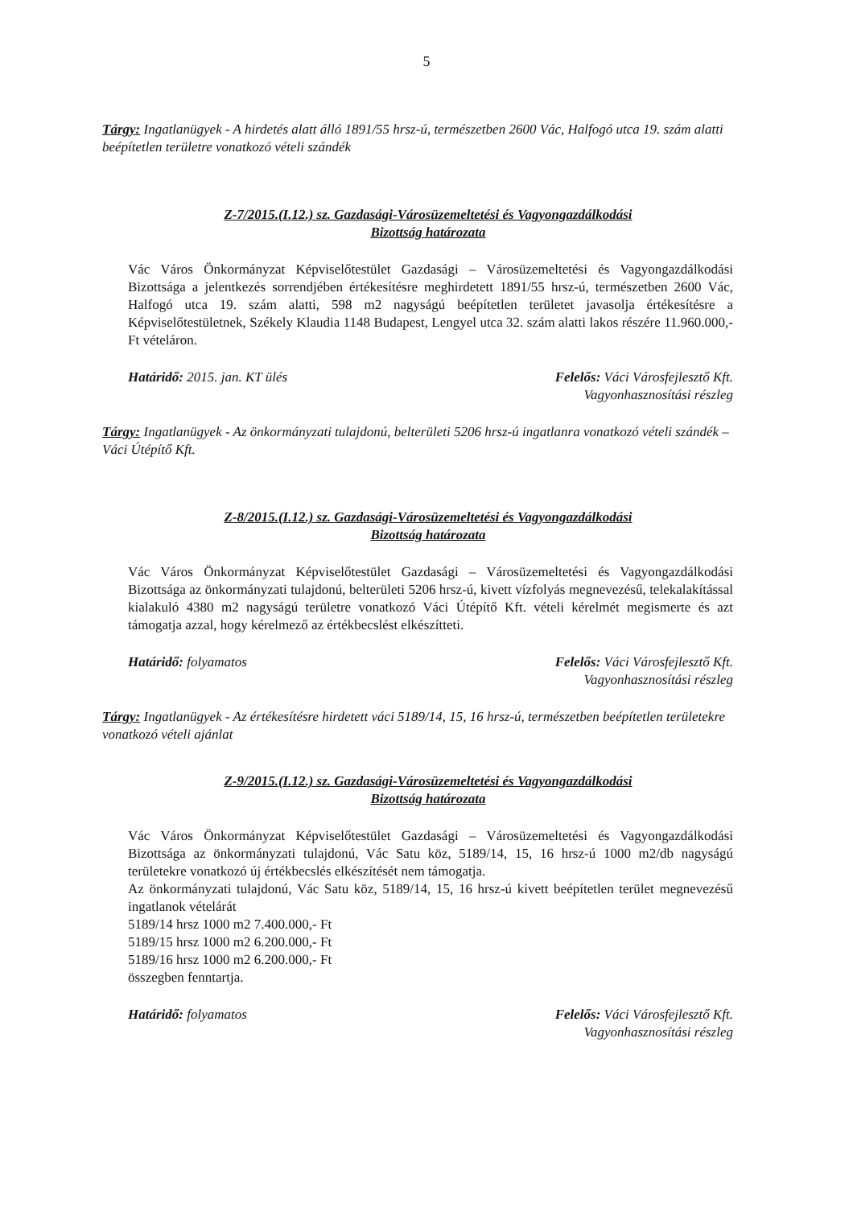5
Tárgy: Ingatlanügyek - A hirdetés alatt álló 1891/55 hrsz-ú, természetben 2600 Vác, Halfogó utca 19. szám alatti beépítetlen területre vonatkozó vételi szándék
Z-7/2015.(I.12.) sz. Gazdasági-Városüzemeltetési és Vagyongazdálkodási
Bizottság határozata
Vác Város Önkormányzat Képviselőtestület Gazdasági – Városüzemeltetési és Vagyongazdálkodási Bizottsága a jelentkezés sorrendjében értékesítésre meghirdetett 1891/55 hrsz-ú, természetben 2600 Vác, Halfogó utca 19. szám alatti, 598 m2 nagyságú beépítetlen területet javasolja értékesítésre a Képviselőtestületnek, Székely Klaudia 1148 Budapest, Lengyel utca 32. szám alatti lakos részére 11.960.000,- Ft vételáron.
Határidő: 2015. jan. KT ülés Felelős: Váci Városfejlesztő Kft.
Vagyonhasznosítási részleg
Tárgy: Ingatlanügyek - Az önkormányzati tulajdonú, belterületi 5206 hrsz-ú ingatlanra vonatkozó vételi szándék – Váci Útépítő Kft.
Z-8/2015.(I.12.) sz. Gazdasági-Városüzemeltetési és Vagyongazdálkodási
Bizottság határozata
Vác Város Önkormányzat Képviselőtestület Gazdasági – Városüzemeltetési és Vagyongazdálkodási Bizottsága az önkormányzati tulajdonú, belterületi 5206 hrsz-ú, kivett vízfolyás megnevezésű, telekalakítással kialakuló 4380 m2 nagyságú területre vonatkozó Váci Útépítő Kft. vételi kérelmét megismerte és azt támogatja azzal, hogy kérelmező az értékbecslést elkészítteti.
Határidő: folyamatos Felelős: Váci Városfejlesztő Kft.
Vagyonhasznosítási részleg
Tárgy: Ingatlanügyek - Az értékesítésre hirdetett váci 5189/14, 15, 16 hrsz-ú, természetben beépítetlen területekre vonatkozó vételi ajánlat
Z-9/2015.(I.12.) sz. Gazdasági-Városüzemeltetési és Vagyongazdálkodási
Bizottság határozata
Vác Város Önkormányzat Képviselőtestület Gazdasági – Városüzemeltetési és Vagyongazdálkodási Bizottsága az önkormányzati tulajdonú, Vác Satu köz, 5189/14, 15, 16 hrsz-ú 1000 m2/db nagyságú területekre vonatkozó új értékbecslés elkészítését nem támogatja.
Az önkormányzati tulajdonú, Vác Satu köz, 5189/14, 15, 16 hrsz-ú kivett beépítetlen terület megnevezésű ingatlanok vételárát
5189/14 hrsz 1000 m2 7.400.000,- Ft
5189/15 hrsz 1000 m2 6.200.000,- Ft
5189/16 hrsz 1000 m2 6.200.000,- Ft
összegben fenntartja.
Határidő: folyamatos Felelős: Váci Városfejlesztő Kft.
Vagyonhasznosítási részleg